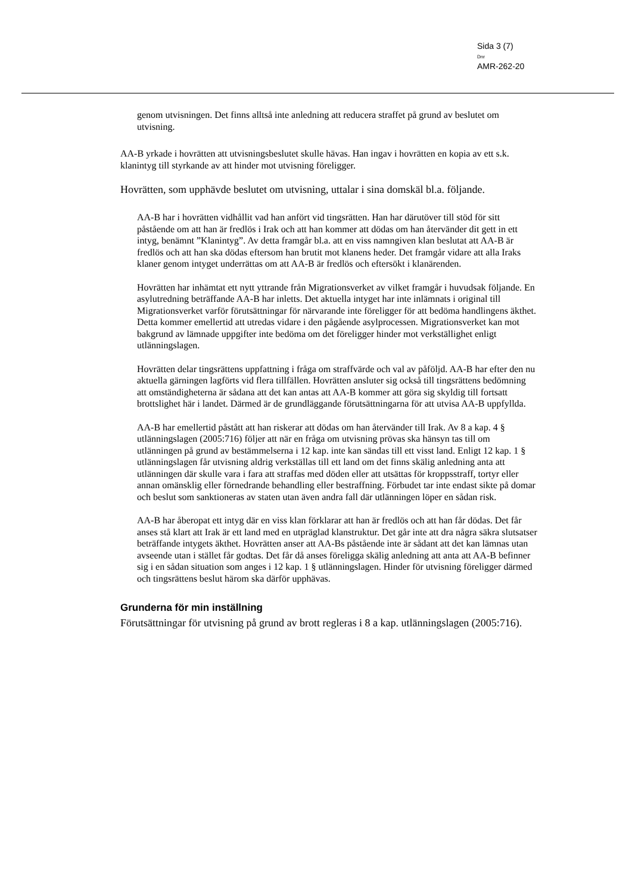Sida 3 (7)
Dnr
AMR-262-20
genom utvisningen. Det finns alltså inte anledning att reducera straffet på grund av beslutet om utvisning.
AA-B yrkade i hovrätten att utvisningsbeslutet skulle hävas. Han ingav i hovrätten en kopia av ett s.k. klanintyg till styrkande av att hinder mot utvisning föreligger.
Hovrätten, som upphävde beslutet om utvisning, uttalar i sina domskäl bl.a. följande.
AA-B har i hovrätten vidhållit vad han anfört vid tingsrätten. Han har därutöver till stöd för sitt påstående om att han är fredlös i Irak och att han kommer att dödas om han återvänder dit gett in ett intyg, benämnt ”Klanintyg”. Av detta framgår bl.a. att en viss namngiven klan beslutat att AA-B är fredlös och att han ska dödas eftersom han brutit mot klanens heder. Det framgår vidare att alla Iraks klaner genom intyget underrättas om att AA-B är fredlös och eftersökt i klanärenden.
Hovrätten har inhämtat ett nytt yttrande från Migrationsverket av vilket framgår i huvudsak följande. En asylutredning beträffande AA-B har inletts. Det aktuella intyget har inte inlämnats i original till Migrationsverket varför förutsättningar för närvarande inte föreligger för att bedöma handlingens äkthet. Detta kommer emellertid att utredas vidare i den pågående asylprocessen. Migrationsverket kan mot bakgrund av lämnade uppgifter inte bedöma om det föreligger hinder mot verkställighet enligt utlänningslagen.
Hovrätten delar tingsrättens uppfattning i fråga om straffvärde och val av påföljd. AA-B har efter den nu aktuella gärningen lagförts vid flera tillfällen. Hovrätten ansluter sig också till tingsrättens bedömning att omständigheterna är sådana att det kan antas att AA-B kommer att göra sig skyldig till fortsatt brottslighet här i landet. Därmed är de grundläggande förutsättningarna för att utvisa AA-B uppfyllda.
AA-B har emellertid påstått att han riskerar att dödas om han återvänder till Irak. Av 8 a kap. 4 § utlänningslagen (2005:716) följer att när en fråga om utvisning prövas ska hänsyn tas till om utlänningen på grund av bestämmelserna i 12 kap. inte kan sändas till ett visst land. Enligt 12 kap. 1 § utlänningslagen får utvisning aldrig verkställas till ett land om det finns skälig anledning anta att utlänningen där skulle vara i fara att straffas med döden eller att utsättas för kroppsstraff, tortyr eller annan omänsklig eller förnedrande behandling eller bestraffning. Förbudet tar inte endast sikte på domar och beslut som sanktioneras av staten utan även andra fall där utlänningen löper en sådan risk.
AA-B har åberopat ett intyg där en viss klan förklarar att han är fredlös och att han får dödas. Det får anses stå klart att Irak är ett land med en utpräglad klanstruktur. Det går inte att dra några säkra slutsatser beträffande intygets äkthet. Hovrätten anser att AA-Bs påstående inte är sådant att det kan lämnas utan avseende utan i stället får godtas. Det får då anses föreligga skälig anledning att anta att AA-B befinner sig i en sådan situation som anges i 12 kap. 1 § utlänningslagen. Hinder för utvisning föreligger därmed och tingsrättens beslut härom ska därför upphävas.
Grunderna för min inställning
Förutsättningar för utvisning på grund av brott regleras i 8 a kap. utlänningslagen (2005:716).